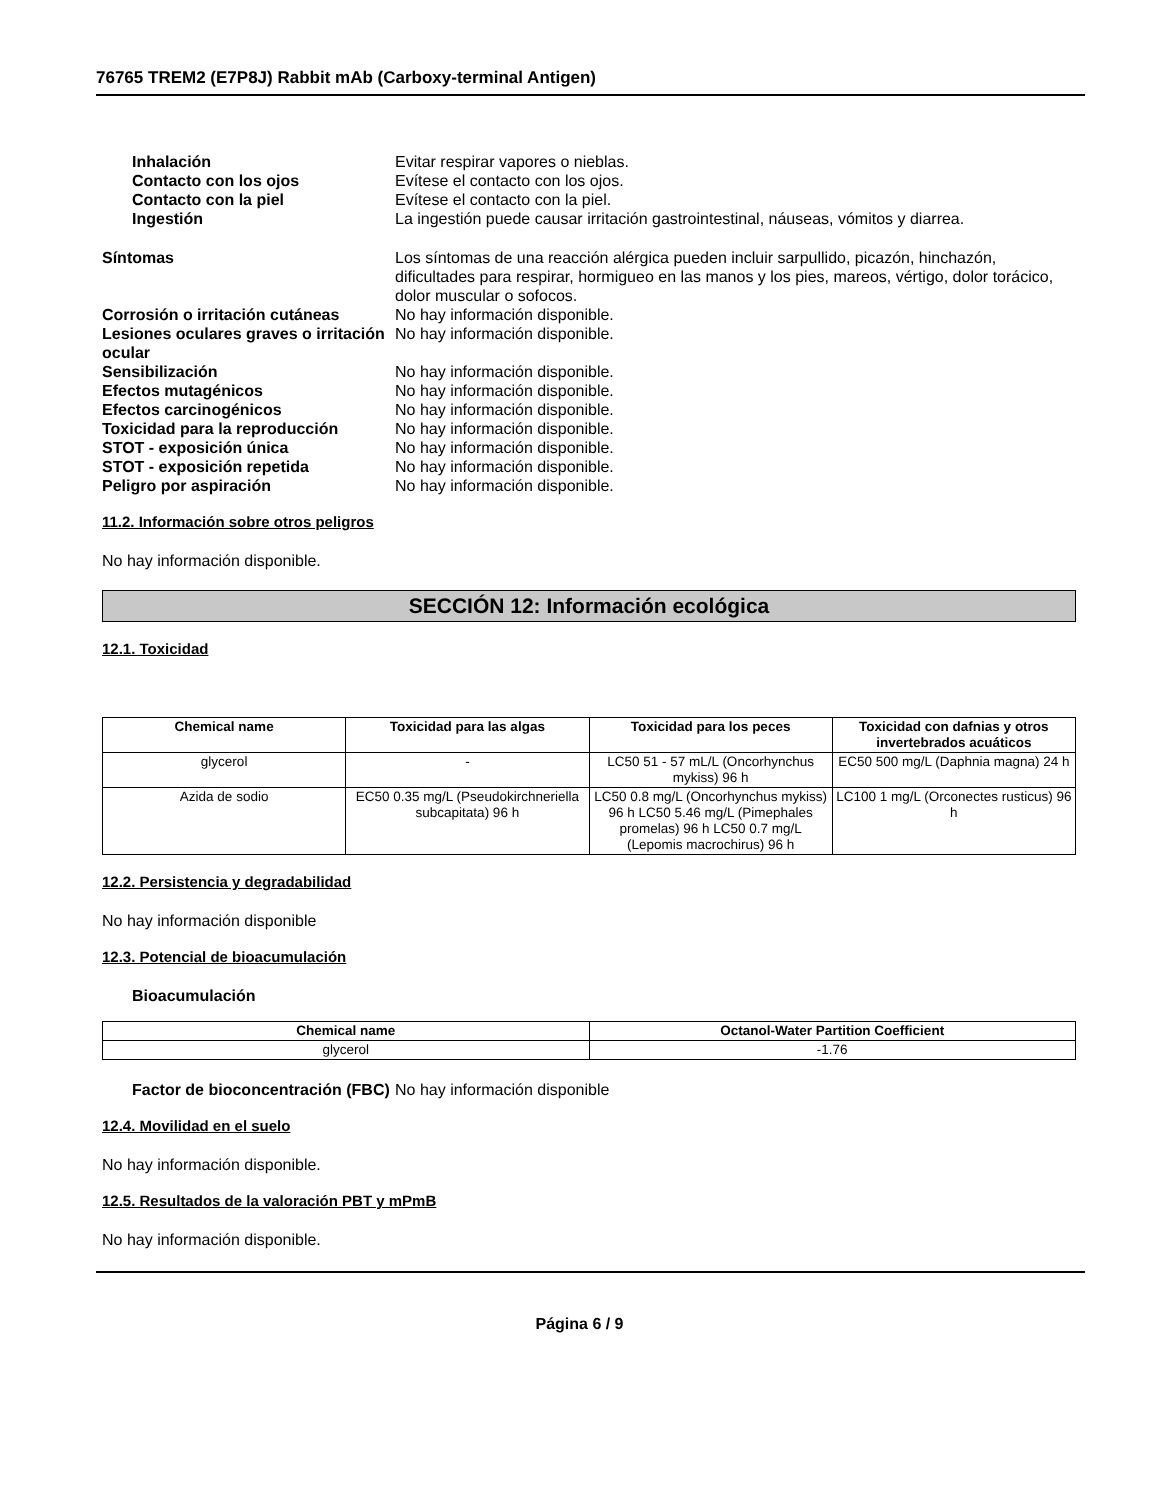76765 TREM2 (E7P8J) Rabbit mAb (Carboxy-terminal Antigen)
Inhalación Evitar respirar vapores o nieblas.
Contacto con los ojos Evítese el contacto con los ojos.
Contacto con la piel Evítese el contacto con la piel.
Ingestión La ingestión puede causar irritación gastrointestinal, náuseas, vómitos y diarrea.
Síntomas Los síntomas de una reacción alérgica pueden incluir sarpullido, picazón, hinchazón, dificultades para respirar, hormigueo en las manos y los pies, mareos, vértigo, dolor torácico, dolor muscular o sofocos.
Corrosión o irritación cutáneas
No hay información disponible.
Lesiones oculares graves o irritación ocular
No hay información disponible.
Sensibilización No hay información disponible.
Efectos mutagénicos No hay información disponible.
Efectos carcinogénicos No hay información disponible.
Toxicidad para la reproducción No hay información disponible.
STOT - exposición única No hay información disponible.
STOT - exposición repetida No hay información disponible.
Peligro por aspiración No hay información disponible.
11.2. Información sobre otros peligros
No hay información disponible.
SECCIÓN 12: Información ecológica
12.1. Toxicidad
| Chemical name | Toxicidad para las algas | Toxicidad para los peces | Toxicidad con dafnias y otros invertebrados acuáticos |
| --- | --- | --- | --- |
| glycerol | - | LC50 51 - 57 mL/L (Oncorhynchus mykiss) 96 h | EC50 500 mg/L (Daphnia magna) 24 h |
| Azida de sodio | EC50 0.35 mg/L (Pseudokirchneriella subcapitata) 96 h | LC50 0.8 mg/L (Oncorhynchus mykiss) 96 h LC50 5.46 mg/L (Pimephales promelas) 96 h LC50 0.7 mg/L (Lepomis macrochirus) 96 h | LC100 1 mg/L (Orconectes rusticus) 96 h |
12.2. Persistencia y degradabilidad
No hay información disponible
12.3. Potencial de bioacumulación
Bioacumulación
| Chemical name | Octanol-Water Partition Coefficient |
| --- | --- |
| glycerol | -1.76 |
Factor de bioconcentración (FBC)
No hay información disponible
12.4. Movilidad en el suelo
No hay información disponible.
12.5. Resultados de la valoración PBT y mPmB
No hay información disponible.
Página 6 / 9